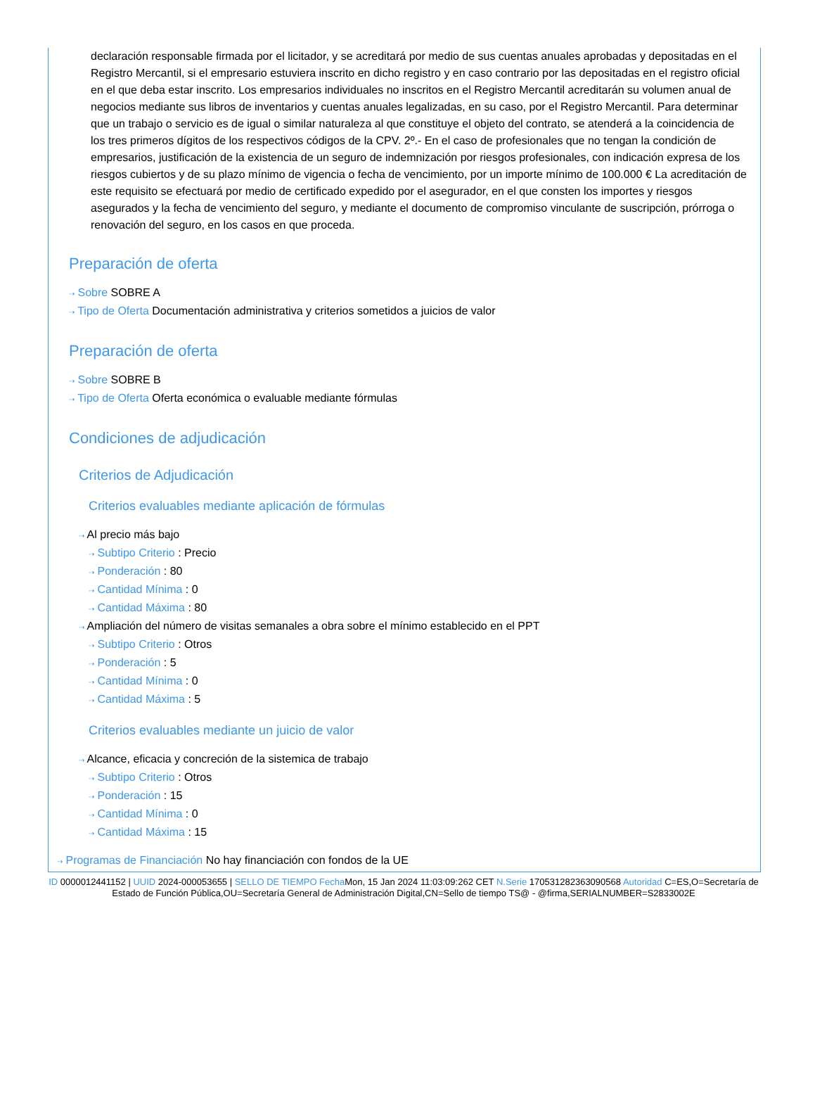declaración responsable firmada por el licitador, y se acreditará por medio de sus cuentas anuales aprobadas y depositadas en el Registro Mercantil, si el empresario estuviera inscrito en dicho registro y en caso contrario por las depositadas en el registro oficial en el que deba estar inscrito. Los empresarios individuales no inscritos en el Registro Mercantil acreditarán su volumen anual de negocios mediante sus libros de inventarios y cuentas anuales legalizadas, en su caso, por el Registro Mercantil. Para determinar que un trabajo o servicio es de igual o similar naturaleza al que constituye el objeto del contrato, se atenderá a la coincidencia de los tres primeros dígitos de los respectivos códigos de la CPV. 2º.- En el caso de profesionales que no tengan la condición de empresarios, justificación de la existencia de un seguro de indemnización por riesgos profesionales, con indicación expresa de los riesgos cubiertos y de su plazo mínimo de vigencia o fecha de vencimiento, por un importe mínimo de 100.000 € La acreditación de este requisito se efectuará por medio de certificado expedido por el asegurador, en el que consten los importes y riesgos asegurados y la fecha de vencimiento del seguro, y mediante el documento de compromiso vinculante de suscripción, prórroga o renovación del seguro, en los casos en que proceda.
Preparación de oferta
⇢ Sobre SOBRE A
⇢ Tipo de Oferta Documentación administrativa y criterios sometidos a juicios de valor
Preparación de oferta
⇢ Sobre SOBRE B
⇢ Tipo de Oferta Oferta económica o evaluable mediante fórmulas
Condiciones de adjudicación
Criterios de Adjudicación
Criterios evaluables mediante aplicación de fórmulas
⇢ Al precio más bajo
⇢ Subtipo Criterio : Precio
⇢ Ponderación : 80
⇢ Cantidad Mínima : 0
⇢ Cantidad Máxima : 80
⇢ Ampliación del número de visitas semanales a obra sobre el mínimo establecido en el PPT
⇢ Subtipo Criterio : Otros
⇢ Ponderación : 5
⇢ Cantidad Mínima : 0
⇢ Cantidad Máxima : 5
Criterios evaluables mediante un juicio de valor
⇢ Alcance, eficacia y concreción de la sistemica de trabajo
⇢ Subtipo Criterio : Otros
⇢ Ponderación : 15
⇢ Cantidad Mínima : 0
⇢ Cantidad Máxima : 15
⇢ Programas de Financiación No hay financiación con fondos de la UE
ID 0000012441152 | UUID 2024-000053655 | SELLO DE TIEMPO Fecha Mon, 15 Jan 2024 11:03:09:262 CET N.Serie 170531282363090568 Autoridad C=ES,O=Secretaría de Estado de Función Pública,OU=Secretaría General de Administración Digital,CN=Sello de tiempo TS@ - @firma,SERIALNUMBER=S2833002E